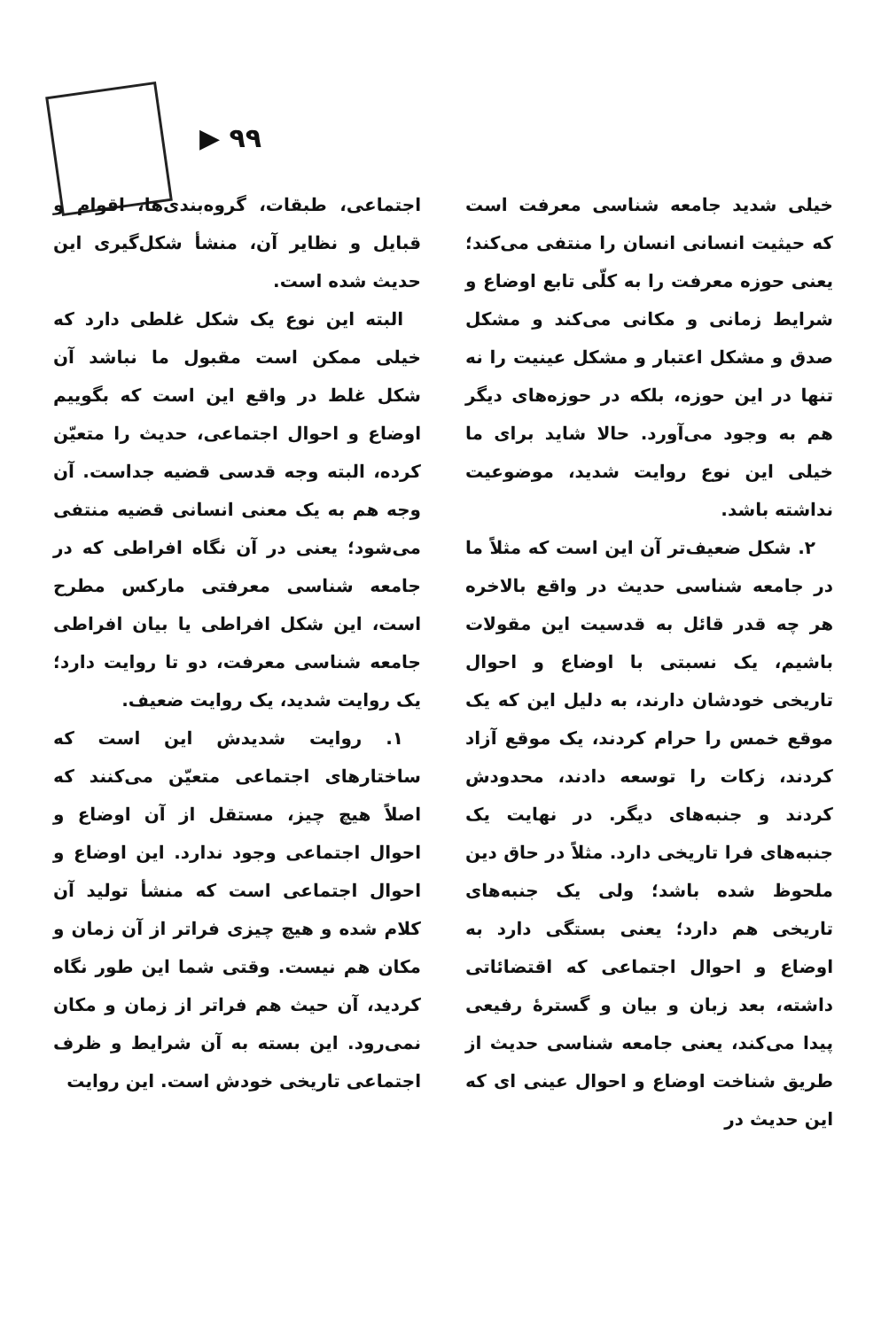▶ ۹۹
اجتماعی، طبقات، گروه‌بندی‌ها، اقوام و قبایل و نظایر آن، منشأ شکل‌گیری این حدیث شده است.
البته این نوع یک شکل غلطی دارد که خیلی ممکن است مقبول ما نباشد آن شکل غلط در واقع این است که بگوییم اوضاع و احوال اجتماعی، حدیث را متعیّن کرده، البته وجه قدسی قضیه جداست. آن وجه هم به یک معنی انسانی قضیه منتفی می‌شود؛ یعنی در آن نگاه افراطی که در جامعه شناسی معرفتی مارکس مطرح است، این شکل افراطی یا بیان افراطی جامعه شناسی معرفت، دو تا روایت دارد؛ یک روایت شدید، یک روایت ضعیف.
۱. روایت شدیدش این است که ساختارهای اجتماعی متعیّن می‌کنند که اصلاً هیچ چیز، مستقل از آن اوضاع و احوال اجتماعی وجود ندارد. این اوضاع و احوال اجتماعی است که منشأ تولید آن کلام شده و هیچ چیزی فراتر از آن زمان و مکان هم نیست. وقتی شما این طور نگاه کردید، آن حیث هم فراتر از زمان و مکان نمی‌رود. این بسته به آن شرایط و ظرف اجتماعی تاریخی خودش است. این روایت
خیلی شدید جامعه شناسی معرفت است که حیثیت انسانی انسان را منتفی می‌کند؛ یعنی حوزه معرفت را به کلّی تابع اوضاع و شرایط زمانی و مکانی می‌کند و مشکل صدق و مشکل اعتبار و مشکل عینیت را نه تنها در این حوزه، بلکه در حوزه‌های دیگر هم به وجود می‌آورد. حالا شاید برای ما خیلی این نوع روایت شدید، موضوعیت نداشته باشد.
۲. شکل ضعیف‌تر آن این است که مثلاً ما در جامعه شناسی حدیث در واقع بالاخره هر چه قدر قائل به قدسیت این مقولات باشیم، یک نسبتی با اوضاع و احوال تاریخی خودشان دارند، به دلیل این که یک موقع خمس را حرام کردند، یک موقع آزاد کردند، زکات را توسعه دادند، محدودش کردند و جنبه‌های دیگر. در نهایت یک جنبه‌های فرا تاریخی دارد. مثلاً در حاق دین ملحوظ شده باشد؛ ولی یک جنبه‌های تاریخی هم دارد؛ یعنی بستگی دارد به اوضاع و احوال اجتماعی که اقتضائاتی داشته، بعد زبان و بیان و گسترهٔ رفیعی پیدا می‌کند، یعنی جامعه شناسی حدیث از طریق شناخت اوضاع و احوال عینی ای که این حدیث در